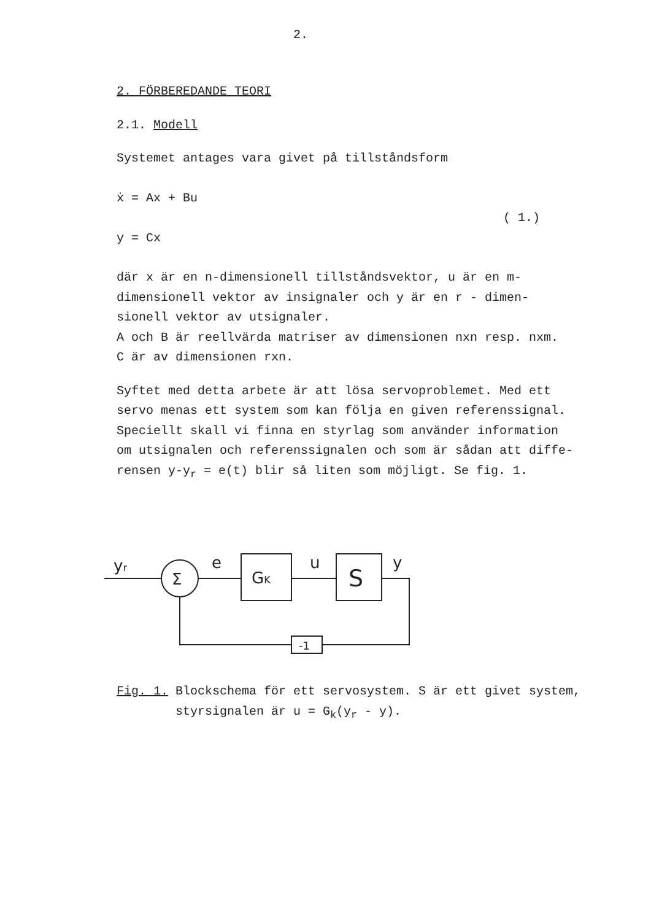2.
2. FÖRBEREDANDE TEORI
2.1. Modell
Systemet antages vara givet på tillståndsform
ẋ = Ax + Bu
( 1.)
y = Cx
där x är en n-dimensionell tillståndsvektor, u är en m-
dimensionell vektor av insignaler och y är en r - dimen-
sionell vektor av utsignaler.
A och B är reellvärda matriser av dimensionen nxn resp. nxm.
C är av dimensionen rxn.
Syftet med detta arbete är att lösa servoproblemet. Med ett
servo menas ett system som kan följa en given referenssignal.
Speciellt skall vi finna en styrlag som använder information
om utsignalen och referenssignalen och som är sådan att diffe-
rensen y-y<sub>r</sub> = e(t) blir så liten som möjligt. Se fig. 1.
yr
Σ
e
GK
u
S
y
-1
Fig. 1. Blockschema för ett servosystem. S är ett givet system,
styrsignalen är u = G<sub>k</sub>(y<sub>r</sub> - y).